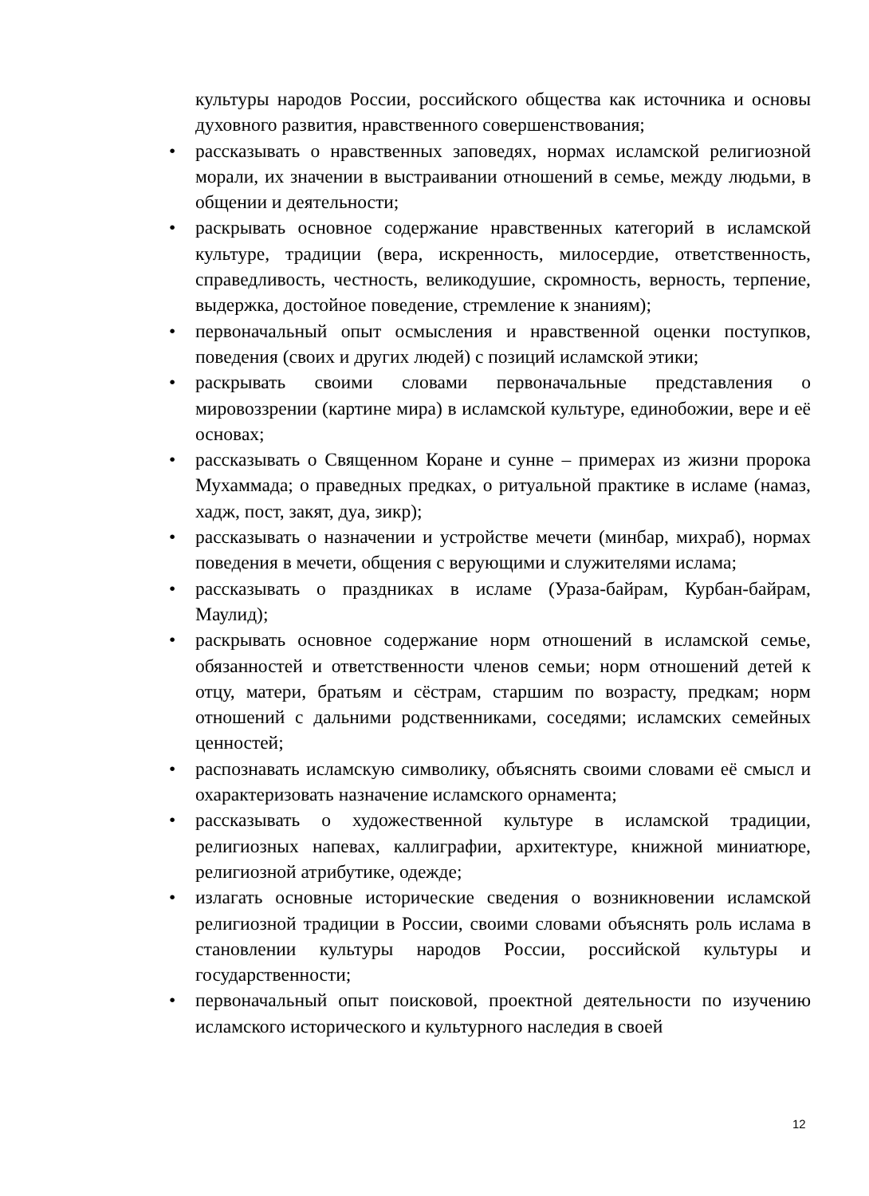культуры народов России, российского общества как источника и основы духовного развития, нравственного совершенствования;
• рассказывать о нравственных заповедях, нормах исламской религиозной морали, их значении в выстраивании отношений в семье, между людьми, в общении и деятельности;
• раскрывать основное содержание нравственных категорий в исламской культуре, традиции (вера, искренность, милосердие, ответственность, справедливость, честность, великодушие, скромность, верность, терпение, выдержка, достойное поведение, стремление к знаниям);
• первоначальный опыт осмысления и нравственной оценки поступков, поведения (своих и других людей) с позиций исламской этики;
• раскрывать своими словами первоначальные представления о мировоззрении (картине мира) в исламской культуре, единобожии, вере и её основах;
• рассказывать о Священном Коране и сунне – примерах из жизни пророка Мухаммада; о праведных предках, о ритуальной практике в исламе (намаз, хадж, пост, закят, дуа, зикр);
• рассказывать о назначении и устройстве мечети (минбар, михраб), нормах поведения в мечети, общения с верующими и служителями ислама;
• рассказывать о праздниках в исламе (Ураза-байрам, Курбан-байрам, Маулид);
• раскрывать основное содержание норм отношений в исламской семье, обязанностей и ответственности членов семьи; норм отношений детей к отцу, матери, братьям и сёстрам, старшим по возрасту, предкам; норм отношений с дальними родственниками, соседями; исламских семейных ценностей;
• распознавать исламскую символику, объяснять своими словами её смысл и охарактеризовать назначение исламского орнамента;
• рассказывать о художественной культуре в исламской традиции, религиозных напевах, каллиграфии, архитектуре, книжной миниатюре, религиозной атрибутике, одежде;
• излагать основные исторические сведения о возникновении исламской религиозной традиции в России, своими словами объяснять роль ислама в становлении культуры народов России, российской культуры и государственности;
• первоначальный опыт поисковой, проектной деятельности по изучению исламского исторического и культурного наследия в своей
12